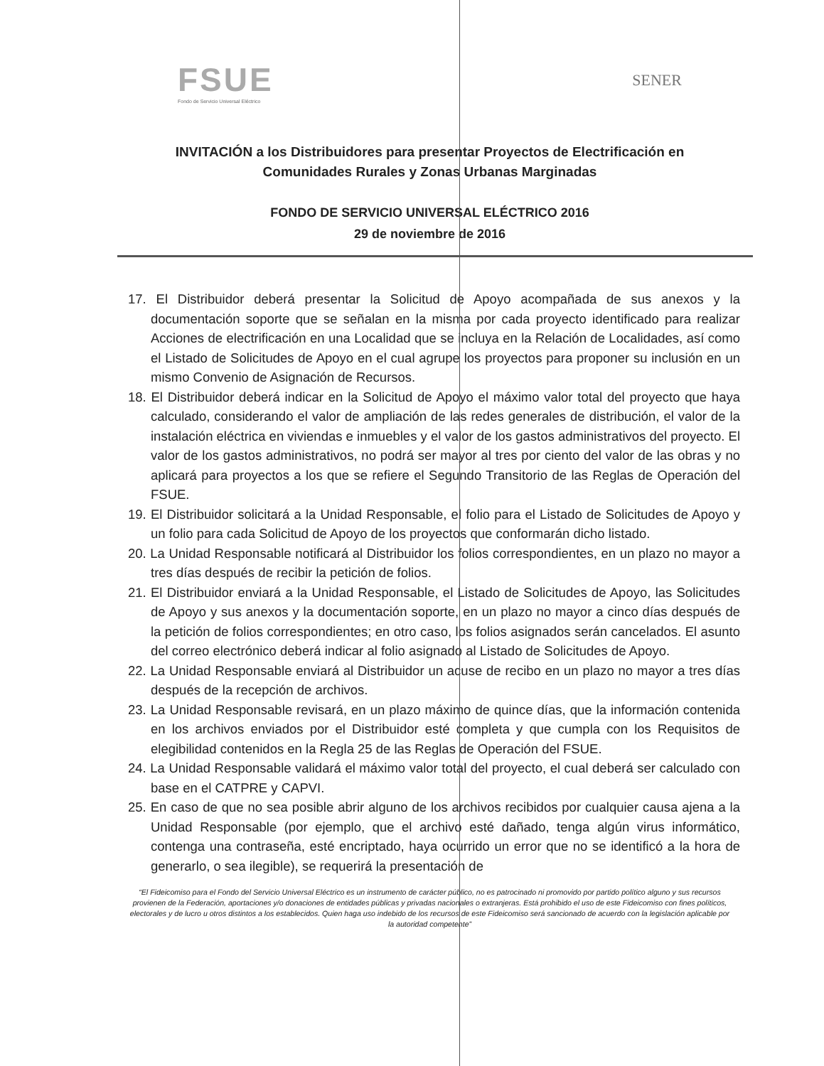FSUE
Fondo de Servicio Universal Eléctrico
SENER
INVITACIÓN a los Distribuidores para presentar Proyectos de Electrificación en Comunidades Rurales y Zonas Urbanas Marginadas
FONDO DE SERVICIO UNIVERSAL ELÉCTRICO 2016
29 de noviembre de 2016
17. El Distribuidor deberá presentar la Solicitud de Apoyo acompañada de sus anexos y la documentación soporte que se señalan en la misma por cada proyecto identificado para realizar Acciones de electrificación en una Localidad que se incluya en la Relación de Localidades, así como el Listado de Solicitudes de Apoyo en el cual agrupe los proyectos para proponer su inclusión en un mismo Convenio de Asignación de Recursos.
18. El Distribuidor deberá indicar en la Solicitud de Apoyo el máximo valor total del proyecto que haya calculado, considerando el valor de ampliación de las redes generales de distribución, el valor de la instalación eléctrica en viviendas e inmuebles y el valor de los gastos administrativos del proyecto. El valor de los gastos administrativos, no podrá ser mayor al tres por ciento del valor de las obras y no aplicará para proyectos a los que se refiere el Segundo Transitorio de las Reglas de Operación del FSUE.
19. El Distribuidor solicitará a la Unidad Responsable, el folio para el Listado de Solicitudes de Apoyo y un folio para cada Solicitud de Apoyo de los proyectos que conformarán dicho listado.
20. La Unidad Responsable notificará al Distribuidor los folios correspondientes, en un plazo no mayor a tres días después de recibir la petición de folios.
21. El Distribuidor enviará a la Unidad Responsable, el Listado de Solicitudes de Apoyo, las Solicitudes de Apoyo y sus anexos y la documentación soporte, en un plazo no mayor a cinco días después de la petición de folios correspondientes; en otro caso, los folios asignados serán cancelados. El asunto del correo electrónico deberá indicar al folio asignado al Listado de Solicitudes de Apoyo.
22. La Unidad Responsable enviará al Distribuidor un acuse de recibo en un plazo no mayor a tres días después de la recepción de archivos.
23. La Unidad Responsable revisará, en un plazo máximo de quince días, que la información contenida en los archivos enviados por el Distribuidor esté completa y que cumpla con los Requisitos de elegibilidad contenidos en la Regla 25 de las Reglas de Operación del FSUE.
24. La Unidad Responsable validará el máximo valor total del proyecto, el cual deberá ser calculado con base en el CATPRE y CAPVI.
25. En caso de que no sea posible abrir alguno de los archivos recibidos por cualquier causa ajena a la Unidad Responsable (por ejemplo, que el archivo esté dañado, tenga algún virus informático, contenga una contraseña, esté encriptado, haya ocurrido un error que no se identificó a la hora de generarlo, o sea ilegible), se requerirá la presentación de
“El Fideicomiso para el Fondo del Servicio Universal Eléctrico es un instrumento de carácter público, no es patrocinado ni promovido por partido político alguno y sus recursos provienen de la Federación, aportaciones y/o donaciones de entidades públicas y privadas nacionales o extranjeras. Está prohibido el uso de este Fideicomiso con fines políticos, electorales y de lucro u otros distintos a los establecidos. Quien haga uso indebido de los recursos de este Fideicomiso será sancionado de acuerdo con la legislación aplicable por la autoridad competente”